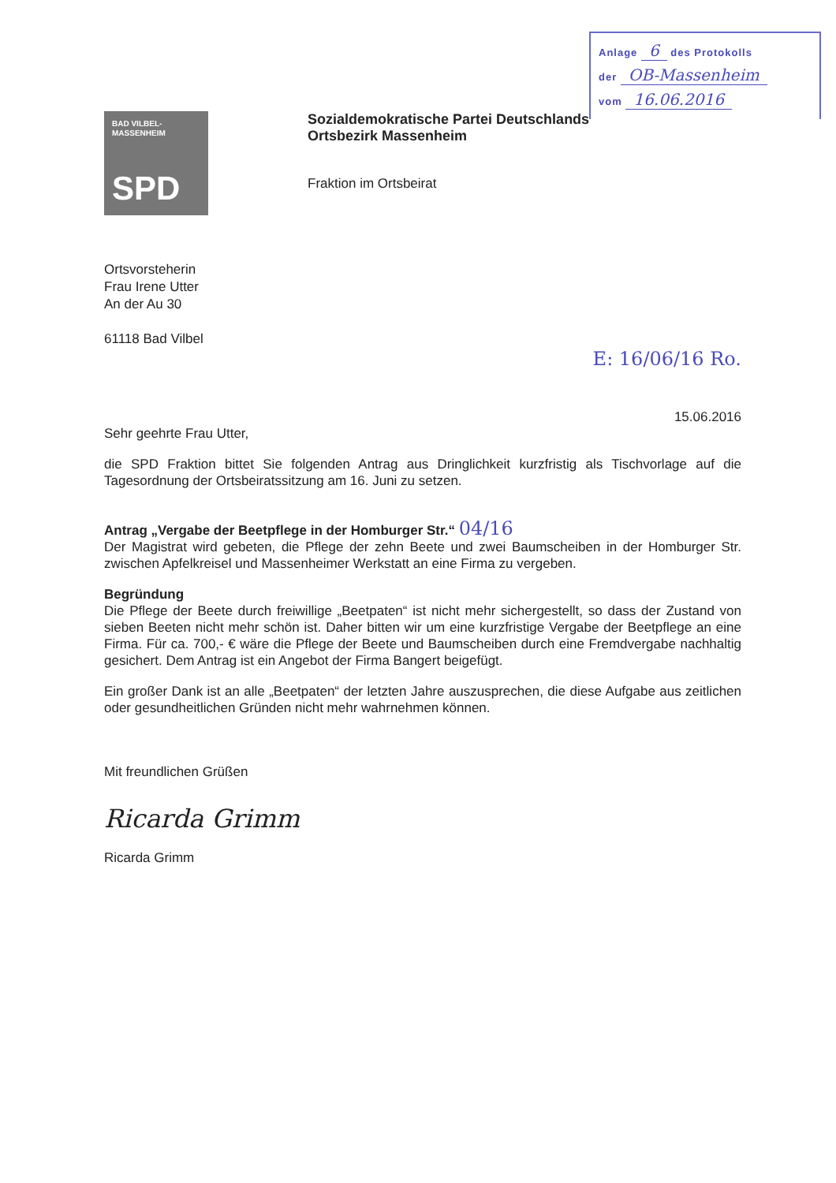Anlage 6 des Protokolls
der OB-Massenheim
vom 16.06.2016
BAD VILBEL-
MASSENHEIM
SPD
Sozialdemokratische Partei Deutschlands
Ortsbezirk Massenheim
Fraktion im Ortsbeirat
Ortsvorsteherin
Frau Irene Utter
An der Au 30
61118 Bad Vilbel
E: 16/06/16 Ro.
15.06.2016
Sehr geehrte Frau Utter,
die SPD Fraktion bittet Sie folgenden Antrag aus Dringlichkeit kurzfristig als Tischvorlage auf die Tagesordnung der Ortsbeiratssitzung am 16. Juni zu setzen.
Antrag „Vergabe der Beetpflege in der Homburger Str.“ 04/16
Der Magistrat wird gebeten, die Pflege der zehn Beete und zwei Baumscheiben in der Homburger Str. zwischen Apfelkreisel und Massenheimer Werkstatt an eine Firma zu vergeben.
Begründung
Die Pflege der Beete durch freiwillige „Beetpaten“ ist nicht mehr sichergestellt, so dass der Zustand von sieben Beeten nicht mehr schön ist. Daher bitten wir um eine kurzfristige Vergabe der Beetpflege an eine Firma. Für ca. 700,- € wäre die Pflege der Beete und Baumscheiben durch eine Fremdvergabe nachhaltig gesichert. Dem Antrag ist ein Angebot der Firma Bangert beigefügt.
Ein großer Dank ist an alle „Beetpaten“ der letzten Jahre auszusprechen, die diese Aufgabe aus zeitlichen oder gesundheitlichen Gründen nicht mehr wahrnehmen können.
Mit freundlichen Grüßen
Ricarda Grimm
Ricarda Grimm